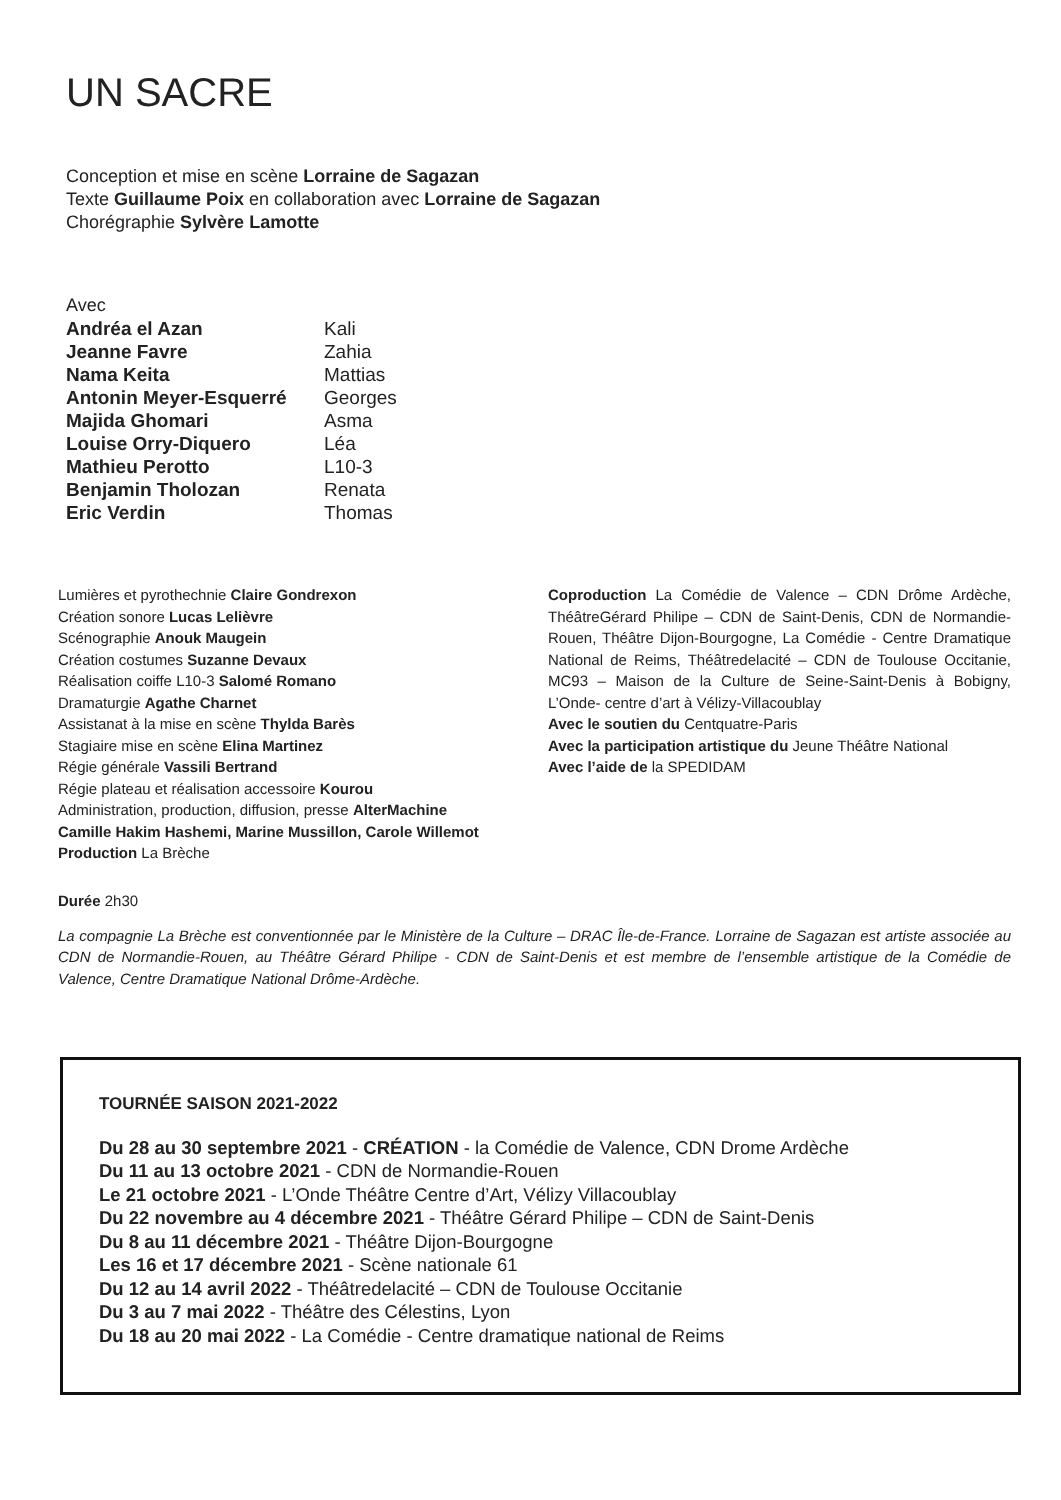UN SACRE
Conception et mise en scène Lorraine de Sagazan
Texte Guillaume Poix en collaboration avec Lorraine de Sagazan
Chorégraphie Sylvère Lamotte
Avec
| Andréa el Azan | Kali |
| Jeanne Favre | Zahia |
| Nama Keita | Mattias |
| Antonin Meyer-Esquerré | Georges |
| Majida Ghomari | Asma |
| Louise Orry-Diquero | Léa |
| Mathieu Perotto | L10-3 |
| Benjamin Tholozan | Renata |
| Eric Verdin | Thomas |
Lumières et pyrothechnie Claire Gondrexon
Création sonore Lucas Lelièvre
Scénographie Anouk Maugein
Création costumes Suzanne Devaux
Réalisation coiffe L10-3 Salomé Romano
Dramaturgie Agathe Charnet
Assistanat à la mise en scène Thylda Barès
Stagiaire mise en scène Elina Martinez
Régie générale Vassili Bertrand
Régie plateau et réalisation accessoire Kourou
Administration, production, diffusion, presse AlterMachine
Camille Hakim Hashemi, Marine Mussillon, Carole Willemot
Production La Brèche
Coproduction La Comédie de Valence – CDN Drôme Ardèche, ThéâtreGérard Philipe – CDN de Saint-Denis, CDN de Normandie-Rouen, Théâtre Dijon-Bourgogne, La Comédie - Centre Dramatique National de Reims, Théâtredelacité – CDN de Toulouse Occitanie, MC93 – Maison de la Culture de Seine-Saint-Denis à Bobigny, L’Onde- centre d’art à Vélizy-Villacoublay
Avec le soutien du Centquatre-Paris
Avec la participation artistique du Jeune Théâtre National
Avec l’aide de la SPEDIDAM
Durée 2h30
La compagnie La Brèche est conventionnée par le Ministère de la Culture – DRAC Île-de-France. Lorraine de Sagazan est artiste associée au CDN de Normandie-Rouen, au Théâtre Gérard Philipe - CDN de Saint-Denis et est membre de l’ensemble artistique de la Comédie de Valence, Centre Dramatique National Drôme-Ardèche.
TOURNÉE SAISON 2021-2022
Du 28 au 30 septembre 2021 - CRÉATION - la Comédie de Valence, CDN Drome Ardèche
Du 11 au 13 octobre 2021 - CDN de Normandie-Rouen
Le 21 octobre 2021 - L’Onde Théâtre Centre d’Art, Vélizy Villacoublay
Du 22 novembre au 4 décembre 2021 - Théâtre Gérard Philipe – CDN de Saint-Denis
Du 8 au 11 décembre 2021 - Théâtre Dijon-Bourgogne
Les 16 et 17 décembre 2021 - Scène nationale 61
Du 12 au 14 avril 2022 - Théâtredelacité – CDN de Toulouse Occitanie
Du 3 au 7 mai 2022 - Théâtre des Célestins, Lyon
Du 18 au 20 mai 2022 - La Comédie - Centre dramatique national de Reims